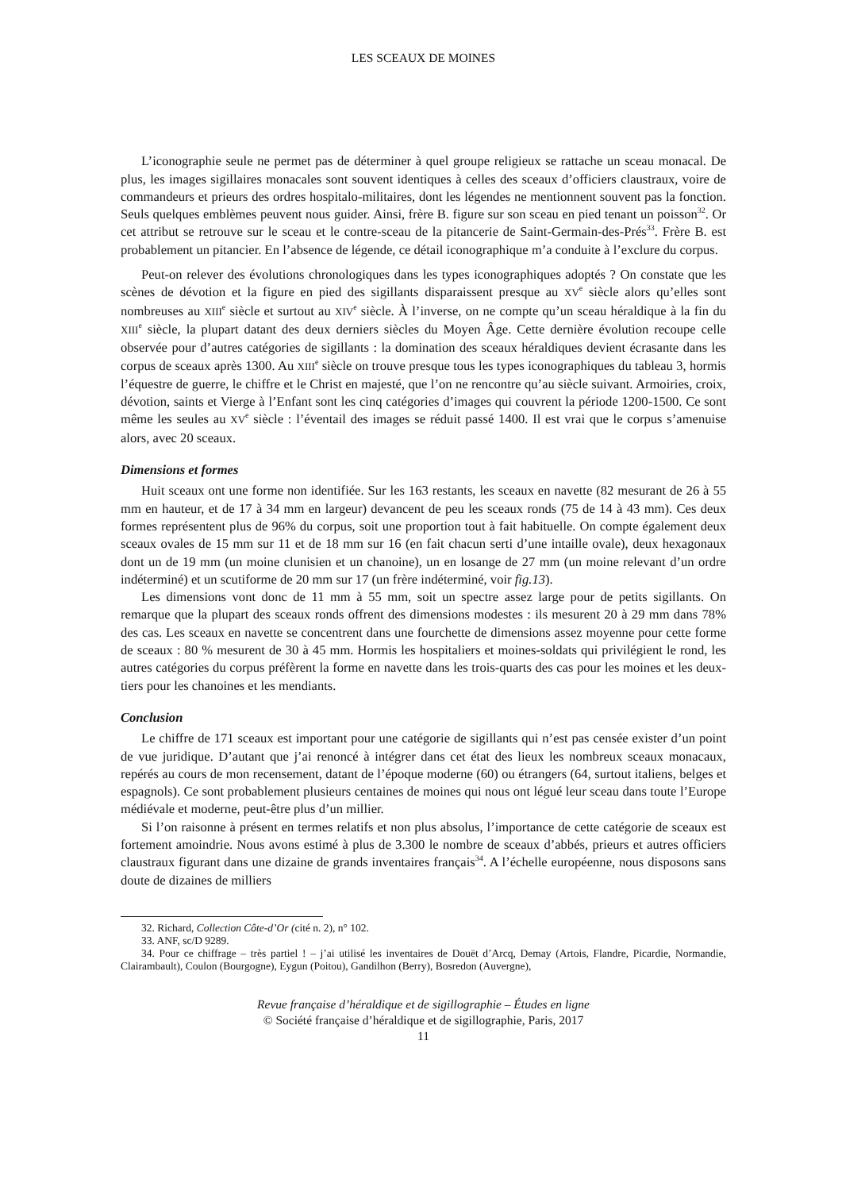LES SCEAUX DE MOINES
L’iconographie seule ne permet pas de déterminer à quel groupe religieux se rattache un sceau monacal. De plus, les images sigillaires monacales sont souvent identiques à celles des sceaux d’officiers claustraux, voire de commandeurs et prieurs des ordres hospitalo-militaires, dont les légendes ne mentionnent souvent pas la fonction. Seuls quelques emblèmes peuvent nous guider. Ainsi, frère B. figure sur son sceau en pied tenant un poisson<sup>32</sup>. Or cet attribut se retrouve sur le sceau et le contre-sceau de la pitancerie de Saint-Germain-des-Prés<sup>33</sup>. Frère B. est probablement un pitancier. En l’absence de légende, ce détail iconographique m’a conduite à l’exclure du corpus.
Peut-on relever des évolutions chronologiques dans les types iconographiques adoptés ? On constate que les scènes de dévotion et la figure en pied des sigillants disparaissent presque au XV<sup>e</sup> siècle alors qu’elles sont nombreuses au XIII<sup>e</sup> siècle et surtout au XIV<sup>e</sup> siècle. À l’inverse, on ne compte qu’un sceau héraldique à la fin du XIII<sup>e</sup> siècle, la plupart datant des deux derniers siècles du Moyen Âge. Cette dernière évolution recoupe celle observée pour d’autres catégories de sigillants : la domination des sceaux héraldiques devient écrasante dans les corpus de sceaux après 1300. Au XIII<sup>e</sup> siècle on trouve presque tous les types iconographiques du tableau 3, hormis l’équestre de guerre, le chiffre et le Christ en majesté, que l’on ne rencontre qu’au siècle suivant. Armoiries, croix, dévotion, saints et Vierge à l’Enfant sont les cinq catégories d’images qui couvrent la période 1200-1500. Ce sont même les seules au XV<sup>e</sup> siècle : l’éventail des images se réduit passé 1400. Il est vrai que le corpus s’amenuise alors, avec 20 sceaux.
Dimensions et formes
Huit sceaux ont une forme non identifiée. Sur les 163 restants, les sceaux en navette (82 mesurant de 26 à 55 mm en hauteur, et de 17 à 34 mm en largeur) devancent de peu les sceaux ronds (75 de 14 à 43 mm). Ces deux formes représentent plus de 96% du corpus, soit une proportion tout à fait habituelle. On compte également deux sceaux ovales de 15 mm sur 11 et de 18 mm sur 16 (en fait chacun serti d’une intaille ovale), deux hexagonaux dont un de 19 mm (un moine clunisien et un chanoine), un en losange de 27 mm (un moine relevant d’un ordre indéterminé) et un scutiforme de 20 mm sur 17 (un frère indéterminé, voir fig.13).
Les dimensions vont donc de 11 mm à 55 mm, soit un spectre assez large pour de petits sigillants. On remarque que la plupart des sceaux ronds offrent des dimensions modestes : ils mesurent 20 à 29 mm dans 78% des cas. Les sceaux en navette se concentrent dans une fourchette de dimensions assez moyenne pour cette forme de sceaux : 80 % mesurent de 30 à 45 mm. Hormis les hospitaliers et moines-soldats qui privilégient le rond, les autres catégories du corpus préfèrent la forme en navette dans les trois-quarts des cas pour les moines et les deux-tiers pour les chanoines et les mendiants.
Conclusion
Le chiffre de 171 sceaux est important pour une catégorie de sigillants qui n’est pas censée exister d’un point de vue juridique. D’autant que j’ai renoncé à intégrer dans cet état des lieux les nombreux sceaux monacaux, repérés au cours de mon recensement, datant de l’époque moderne (60) ou étrangers (64, surtout italiens, belges et espagnols). Ce sont probablement plusieurs centaines de moines qui nous ont légué leur sceau dans toute l’Europe médiévale et moderne, peut-être plus d’un millier.
Si l’on raisonne à présent en termes relatifs et non plus absolus, l’importance de cette catégorie de sceaux est fortement amoindrie. Nous avons estimé à plus de 3.300 le nombre de sceaux d’abbés, prieurs et autres officiers claustraux figurant dans une dizaine de grands inventaires français<sup>34</sup>. A l’échelle européenne, nous disposons sans doute de dizaines de milliers
32. Richard, Collection Côte-d’Or (cité n. 2), n° 102.
33. ANF, sc/D 9289.
34. Pour ce chiffrage – très partiel ! – j’ai utilisé les inventaires de Douët d’Arcq, Demay (Artois, Flandre, Picardie, Normandie, Clairambault), Coulon (Bourgogne), Eygun (Poitou), Gandilhon (Berry), Bosredon (Auvergne),
Revue française d’héraldique et de sigillographie – Études en ligne
© Société française d’héraldique et de sigillographie, Paris, 2017
11